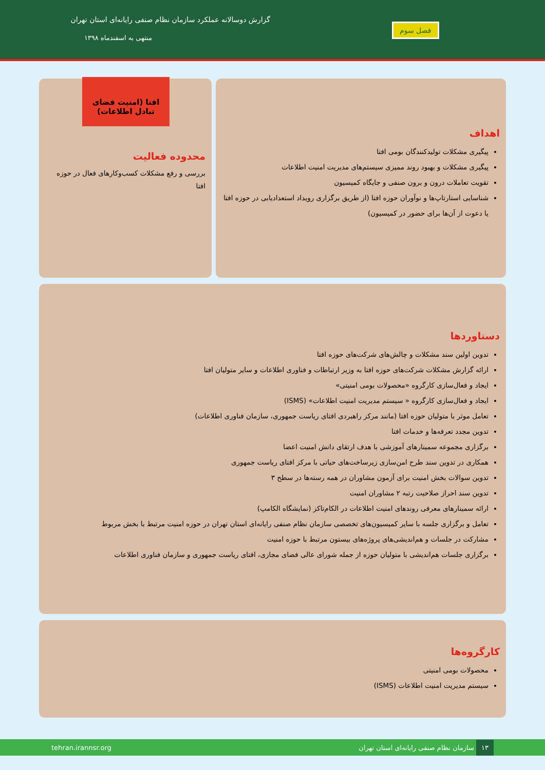گزارش دوسالانه عملکرد سازمان نظام صنفی رایانه‌ای استان تهران
منتهی به اسفندماه ۱۳۹۸
فصل سوم
اهداف
پیگیری مشکلات تولیدکنندگان بومی افتا
پیگیری مشکلات و بهبود روند ممیزی سیستم‌های مدیریت امنیت اطلاعات
تقویت تعاملات درون و برون صنفی و جایگاه کمیسیون
شناسایی استارتاپ‌ها و نوآوران حوزه افتا (از طریق برگزاری رویداد استعدادیابی در حوزه افتا یا دعوت از آن‌ها برای حضور در کمیسیون)
محدوده فعالیت
بررسی و رفع مشکلات کسب‌وکارهای فعال در حوزه افتا
افتا (امنیت فضای تبادل اطلاعات)
دستاوردها
تدوین اولین سند مشکلات و چالش‌های شرکت‌های حوزه افتا
ارائه گزارش مشکلات شرکت‌های حوزه افتا به وزیر ارتباطات و فناوری اطلاعات و سایر متولیان افتا
ایجاد و فعال‌سازی کارگروه «محصولات بومی امنیتی»
ایجاد و فعال‌سازی کارگروه « سیستم مدیریت امنیت اطلاعات» (ISMS)
تعامل موثر با متولیان حوزه افتا (مانند مرکز راهبردی افتای ریاست جمهوری، سازمان فناوری اطلاعات)
تدوین مجدد تعرفه‌ها و خدمات افتا
برگزاری مجموعه سمینارهای آموزشی با هدف ارتقای دانش امنیت اعضا
همکاری در تدوین سند طرح امن‌سازی زیرساخت‌های حیاتی با مرکز افتای ریاست جمهوری
تدوین سوالات بخش امنیت برای آزمون مشاوران در همه رسته‌ها در سطح ۳
تدوین سند احراز صلاحیت رتبه ۲ مشاوران امنیت
ارائه سمینارهای معرفی روندهای امنیت اطلاعات در الکام‌تاکز (نمایشگاه الکامپ)
تعامل و برگزاری جلسه با سایر کمیسیون‌های تخصصی سازمان نظام صنفی رایانه‌ای استان تهران در حوزه امنیت مرتبط با بخش مربوط
مشارکت در جلسات و هم‌اندیشی‌های پروژه‌های بیستون مرتبط با حوزه امنیت
برگزاری جلسات هم‌اندیشی با متولیان حوزه از جمله شورای عالی فضای مجازی، افتای ریاست جمهوری و سازمان فناوری اطلاعات
کارگروه‌ها
محصولات بومی امنیتی
سیستم مدیریت امنیت اطلاعات (ISMS)
۱۳ سازمان نظام صنفی رایانه‌ای استان تهران
tehran.irannsr.org